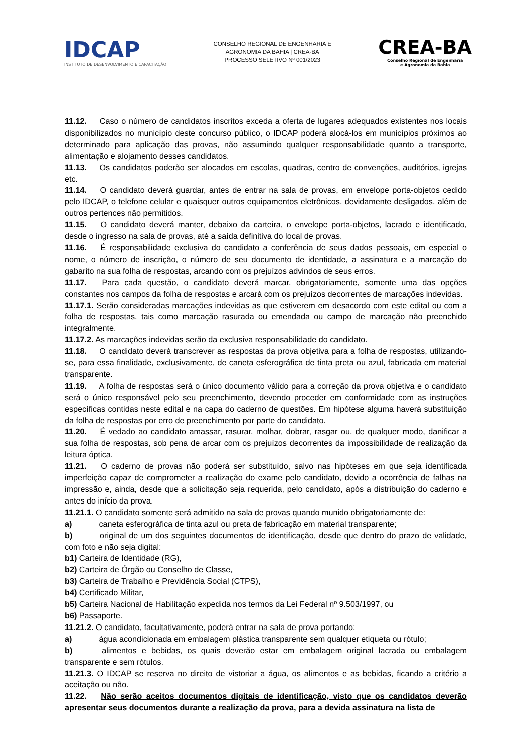IDCAP
INSTITUTO DE DESENVOLVIMENTO E CAPACITAÇÃO
CONSELHO REGIONAL DE ENGENHARIA E
AGRONOMIA DA BAHIA | CREA-BA
PROCESSO SELETIVO Nº 001/2023
CREA-BA
Conselho Regional de Engenharia
e Agronomia da Bahia
11.12. Caso o número de candidatos inscritos exceda a oferta de lugares adequados existentes nos locais disponibilizados no município deste concurso público, o IDCAP poderá alocá-los em municípios próximos ao determinado para aplicação das provas, não assumindo qualquer responsabilidade quanto a transporte, alimentação e alojamento desses candidatos.
11.13. Os candidatos poderão ser alocados em escolas, quadras, centro de convenções, auditórios, igrejas etc.
11.14. O candidato deverá guardar, antes de entrar na sala de provas, em envelope porta-objetos cedido pelo IDCAP, o telefone celular e quaisquer outros equipamentos eletrônicos, devidamente desligados, além de outros pertences não permitidos.
11.15. O candidato deverá manter, debaixo da carteira, o envelope porta-objetos, lacrado e identificado, desde o ingresso na sala de provas, até a saída definitiva do local de provas.
11.16. É responsabilidade exclusiva do candidato a conferência de seus dados pessoais, em especial o nome, o número de inscrição, o número de seu documento de identidade, a assinatura e a marcação do gabarito na sua folha de respostas, arcando com os prejuízos advindos de seus erros.
11.17. Para cada questão, o candidato deverá marcar, obrigatoriamente, somente uma das opções constantes nos campos da folha de respostas e arcará com os prejuízos decorrentes de marcações indevidas.
11.17.1. Serão consideradas marcações indevidas as que estiverem em desacordo com este edital ou com a folha de respostas, tais como marcação rasurada ou emendada ou campo de marcação não preenchido integralmente.
11.17.2. As marcações indevidas serão da exclusiva responsabilidade do candidato.
11.18. O candidato deverá transcrever as respostas da prova objetiva para a folha de respostas, utilizando-se, para essa finalidade, exclusivamente, de caneta esferográfica de tinta preta ou azul, fabricada em material transparente.
11.19. A folha de respostas será o único documento válido para a correção da prova objetiva e o candidato será o único responsável pelo seu preenchimento, devendo proceder em conformidade com as instruções específicas contidas neste edital e na capa do caderno de questões. Em hipótese alguma haverá substituição da folha de respostas por erro de preenchimento por parte do candidato.
11.20. É vedado ao candidato amassar, rasurar, molhar, dobrar, rasgar ou, de qualquer modo, danificar a sua folha de respostas, sob pena de arcar com os prejuízos decorrentes da impossibilidade de realização da leitura óptica.
11.21. O caderno de provas não poderá ser substituído, salvo nas hipóteses em que seja identificada imperfeição capaz de comprometer a realização do exame pelo candidato, devido a ocorrência de falhas na impressão e, ainda, desde que a solicitação seja requerida, pelo candidato, após a distribuição do caderno e antes do início da prova.
11.21.1. O candidato somente será admitido na sala de provas quando munido obrigatoriamente de:
a) caneta esferográfica de tinta azul ou preta de fabricação em material transparente;
b) original de um dos seguintes documentos de identificação, desde que dentro do prazo de validade, com foto e não seja digital:
b1) Carteira de Identidade (RG),
b2) Carteira de Órgão ou Conselho de Classe,
b3) Carteira de Trabalho e Previdência Social (CTPS),
b4) Certificado Militar,
b5) Carteira Nacional de Habilitação expedida nos termos da Lei Federal nº 9.503/1997, ou
b6) Passaporte.
11.21.2. O candidato, facultativamente, poderá entrar na sala de prova portando:
a) água acondicionada em embalagem plástica transparente sem qualquer etiqueta ou rótulo;
b) alimentos e bebidas, os quais deverão estar em embalagem original lacrada ou embalagem transparente e sem rótulos.
11.21.3. O IDCAP se reserva no direito de vistoriar a água, os alimentos e as bebidas, ficando a critério a aceitação ou não.
11.22. Não serão aceitos documentos digitais de identificação, visto que os candidatos deverão apresentar seus documentos durante a realização da prova, para a devida assinatura na lista de